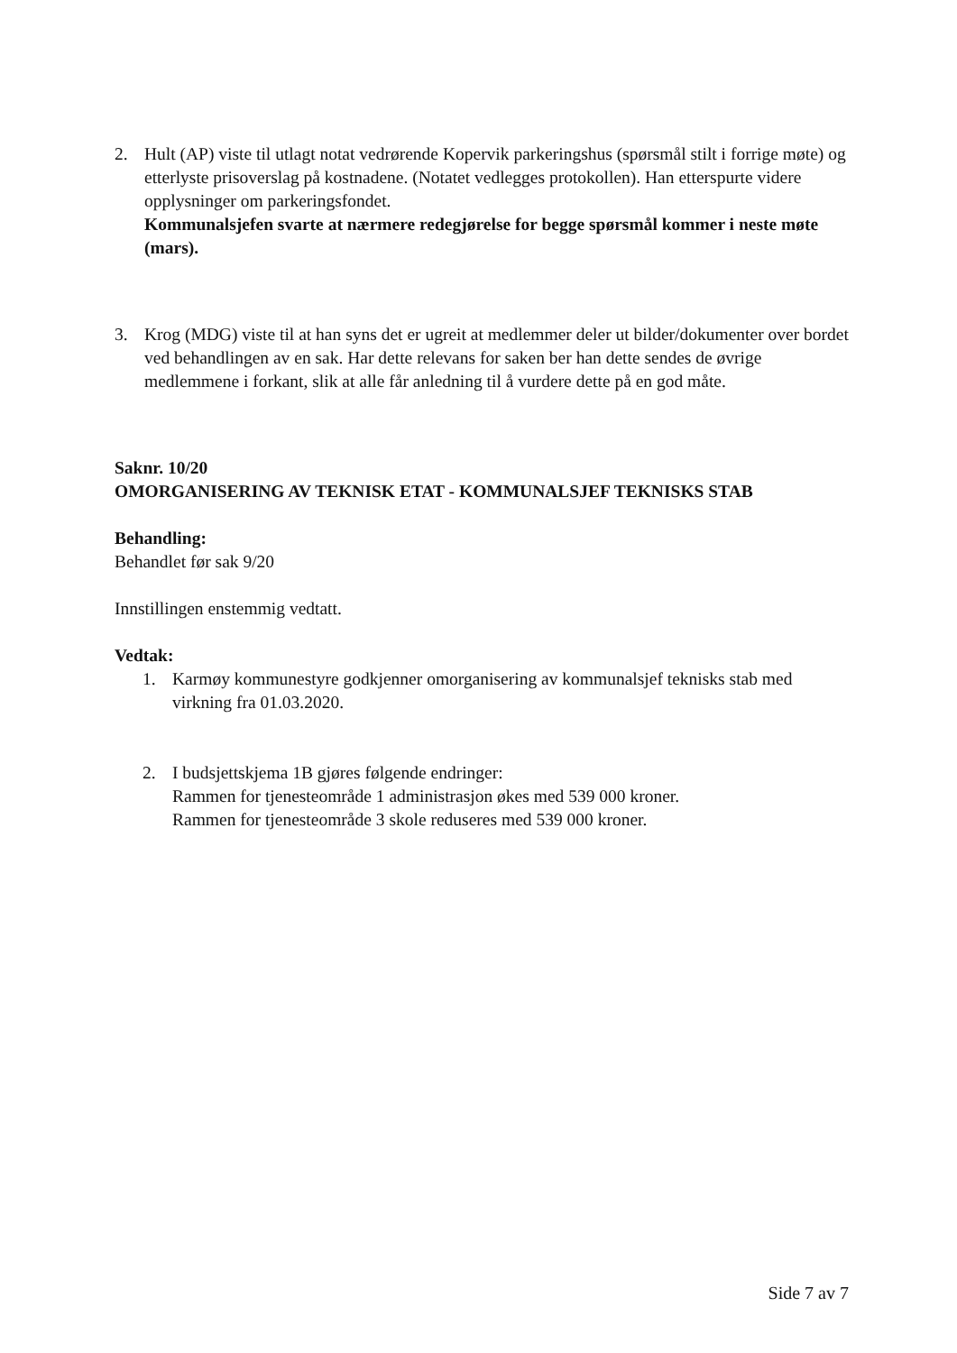2. Hult (AP) viste til utlagt notat vedrørende Kopervik parkeringshus (spørsmål stilt i forrige møte) og etterlyste prisoverslag på kostnadene. (Notatet vedlegges protokollen). Han etterspurte videre opplysninger om parkeringsfondet.
Kommunalsjefen svarte at nærmere redegjørelse for begge spørsmål kommer i neste møte (mars).
3. Krog (MDG) viste til at han syns det er ugreit at medlemmer deler ut bilder/dokumenter over bordet ved behandlingen av en sak. Har dette relevans for saken ber han dette sendes de øvrige medlemmene i forkant, slik at alle får anledning til å vurdere dette på en god måte.
Saknr. 10/20
OMORGANISERING AV TEKNISK ETAT - KOMMUNALSJEF TEKNISKS STAB
Behandling:
Behandlet før sak 9/20
Innstillingen enstemmig vedtatt.
Vedtak:
1. Karmøy kommunestyre godkjenner omorganisering av kommunalsjef teknisks stab med virkning fra 01.03.2020.
2. I budsjettskjema 1B gjøres følgende endringer:
Rammen for tjenesteområde 1 administrasjon økes med 539 000 kroner.
Rammen for tjenesteområde 3 skole reduseres med 539 000 kroner.
Side 7 av 7